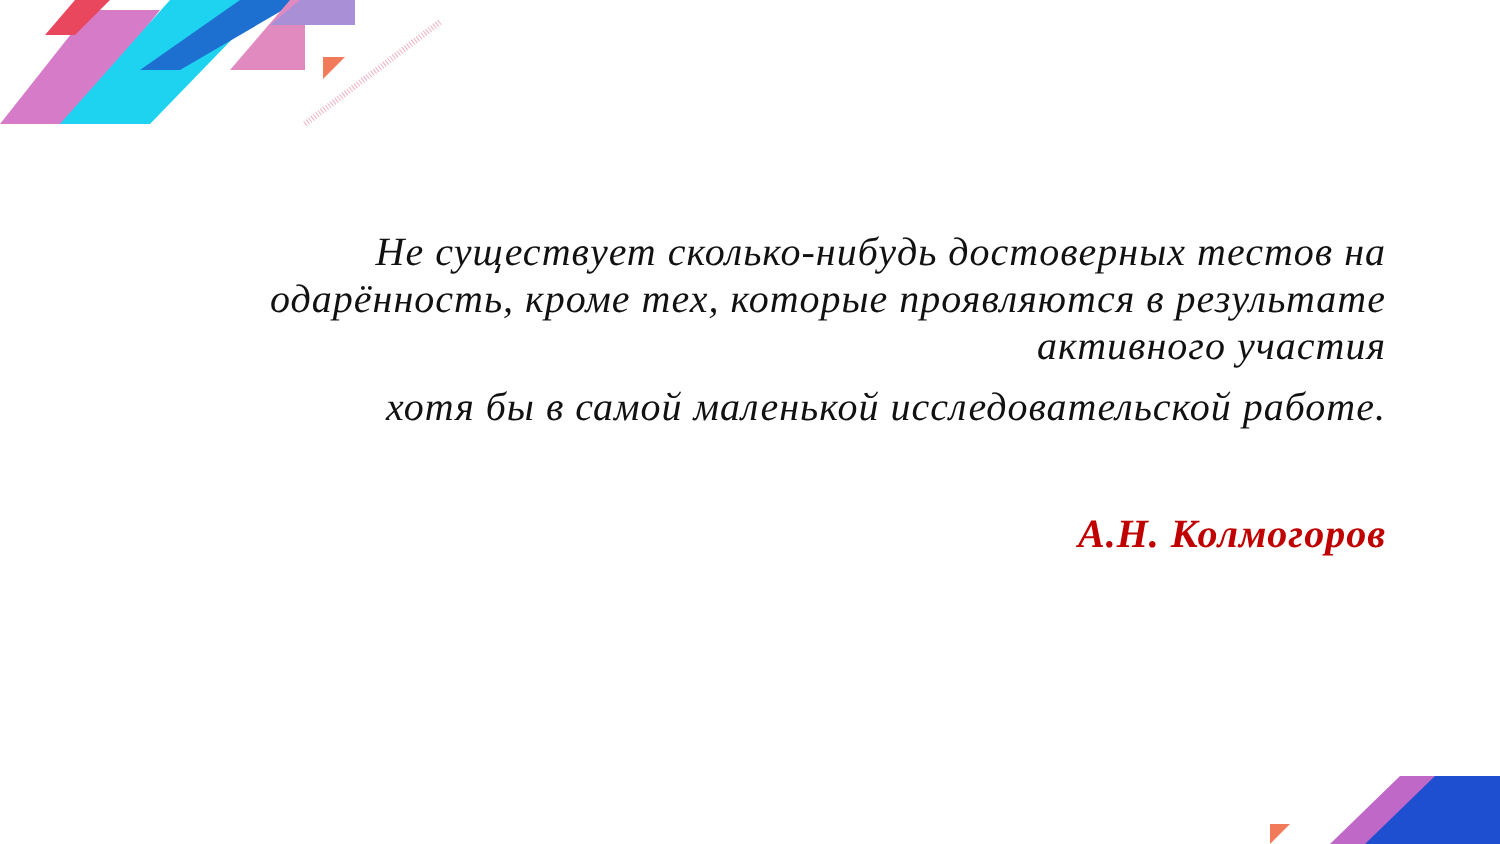Не существует сколько-нибудь достоверных тестов на одарённость, кроме тех, которые проявляются в результате активного участия
хотя бы в самой маленькой исследовательской работе.
А.Н. Колмогоров